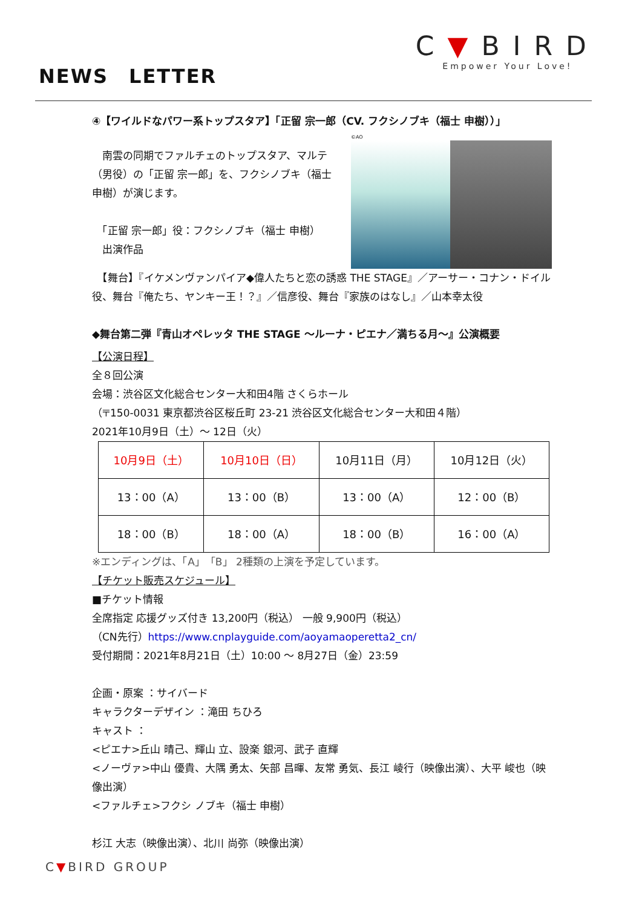C▼BIRD
Empower Your Love!
NEWS　LETTER
④【ワイルドなパワー系トップスタア】「正留 宗一郎（CV. フクシノブキ（福士 申樹））」
　南雲の同期でファルチェのトップスタア、マルテ（男役）の「正留 宗一郎」を、フクシノブキ（福士 申樹）が演じます。
　「正留 宗一郎」役：フクシノブキ（福士 申樹）
　出演作品
©AO
　【舞台】『イケメンヴァンパイア◆偉人たちと恋の誘惑 THE STAGE』／アーサー・コナン・ドイル役、舞台『俺たち、ヤンキー王！？』／信彦役、舞台『家族のはなし』／山本幸太役
◆舞台第二弾『青山オペレッタ THE STAGE ～ルーナ・ピエナ／満ちる月～』公演概要
【公演日程】
全８回公演
会場：渋谷区文化総合センター大和田4階 さくらホール
（〒150-0031 東京都渋谷区桜丘町 23-21 渋谷区文化総合センター大和田４階）
2021年10月9日（土）～ 12日（火）
| 10月9日（土） | 10月10日（日） | 10月11日（月） | 10月12日（火） |
| 13：00（A） | 13：00（B） | 13：00（A） | 12：00（B） |
| 18：00（B） | 18：00（A） | 18：00（B） | 16：00（A） |
※エンディングは、「A」「B」 2種類の上演を予定しています。
【チケット販売スケジュール】
■チケット情報
全席指定 応援グッズ付き 13,200円（税込） 一般 9,900円（税込）
（CN先行）https://www.cnplayguide.com/aoyamaoperetta2_cn/
受付期間：2021年8月21日（土）10:00 ～ 8月27日（金）23:59
企画・原案 ：サイバード
キャラクターデザイン ：滝田 ちひろ
キャスト ：
<ピエナ>丘山 晴己、輝山 立、設楽 銀河、武子 直輝
<ノーヴァ>中山 優貴、大隅 勇太、矢部 昌暉、友常 勇気、長江 崚行（映像出演）、大平 峻也（映像出演）
<ファルチェ>フクシ ノブキ（福士 申樹）
杉江 大志（映像出演）、北川 尚弥（映像出演）
C▼BIRD GROUP